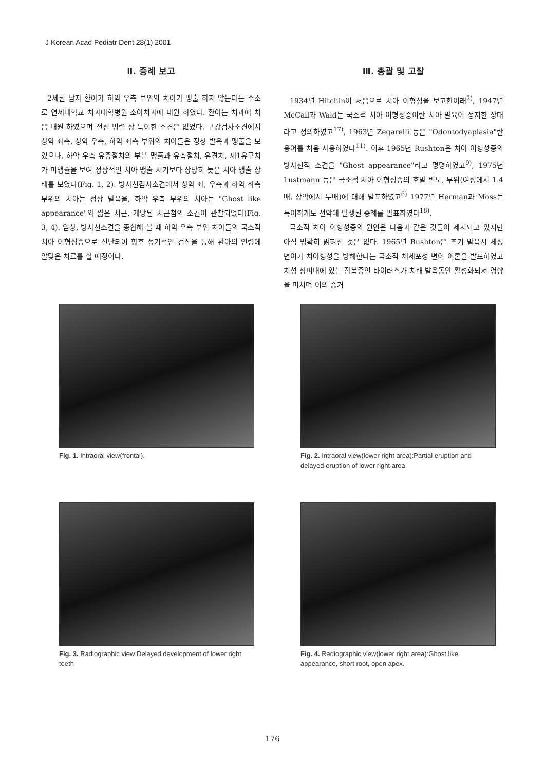J Korean Acad Pediatr Dent 28(1) 2001
Ⅱ. 증례 보고
2세된 남자 환아가 하악 우측 부위의 치아가 맹출 하지 않는다는 주소로 연세대학교 치과대학병원 소아치과에 내원 하였다. 환아는 치과에 처음 내원 하였으며 전신 병력 상 특이한 소견은 없었다. 구강검사소견에서 상악 좌측, 상악 우측, 하악 좌측 부위의 치아들은 정상 발육과 맹출을 보였으나, 하악 우측 유중절치의 부분 맹출과 유측절치, 유견치, 제1유구치가 미맹출을 보여 정상적인 치아 맹출 시기보다 상당히 늦은 치아 맹출 상태를 보였다(Fig. 1, 2). 방사선검사소견에서 상악 좌, 우측과 하악 좌측 부위의 치아는 정상 발육을, 하악 우측 부위의 치아는 "Ghost like appearance"와 짧은 치근, 개방된 치근첨의 소견이 관찰되었다(Fig. 3, 4). 임상, 방사선소견을 종합해 볼 때 하악 우측 부위 치아들의 국소적 치아 이형성증으로 진단되어 향후 정기적인 검진을 통해 환아의 연령에 알맞은 치료를 할 예정이다.
Ⅲ. 총괄 및 고찰
1934년 Hitchin이 처음으로 치아 이형성을 보고한이래<sup>2)</sup>, 1947년 McCall과 Wald는 국소적 치아 이형성증이란 치아 발육이 정지한 상태라고 정의하였고<sup>17)</sup>, 1963년 Zegarelli 등은 "Odontodyaplasia"란 용어를 처음 사용하였다<sup>11)</sup>. 이후 1965년 Rushton은 치아 이형성증의 방사선적 소견을 "Ghost appearance"라고 명명하였고<sup>9)</sup>, 1975년 Lustmann 등은 국소적 치아 이형성증의 호발 빈도, 부위(여성에서 1.4배, 상악에서 두배)에 대해 발표하였고<sup>6)</sup> 1977년 Herman과 Moss는 특이하게도 전악에 발생된 증례를 발표하였다<sup>18)</sup>.
국소적 치아 이형성증의 원인은 다음과 같은 것들이 제시되고 있지만 아직 명확히 밝혀진 것은 없다. 1965년 Rushton은 초기 발육시 체성 변이가 치아형성을 방해한다는 국소적 체세포성 변이 이론을 발표하였고 치성 상피내에 있는 잠복중인 바이러스가 치배 발육동안 활성화되서 영향을 미치며 이의 증거
Fig. 1. Intraoral view(frontal).
Fig. 2. Intraoral view(lower right area):Partial eruption and delayed eruption of lower right area.
Fig. 3. Radiographic view:Delayed development of lower right teeth
Fig. 4. Radiographic view(lower right area):Ghost like appearance, short root, open apex.
176